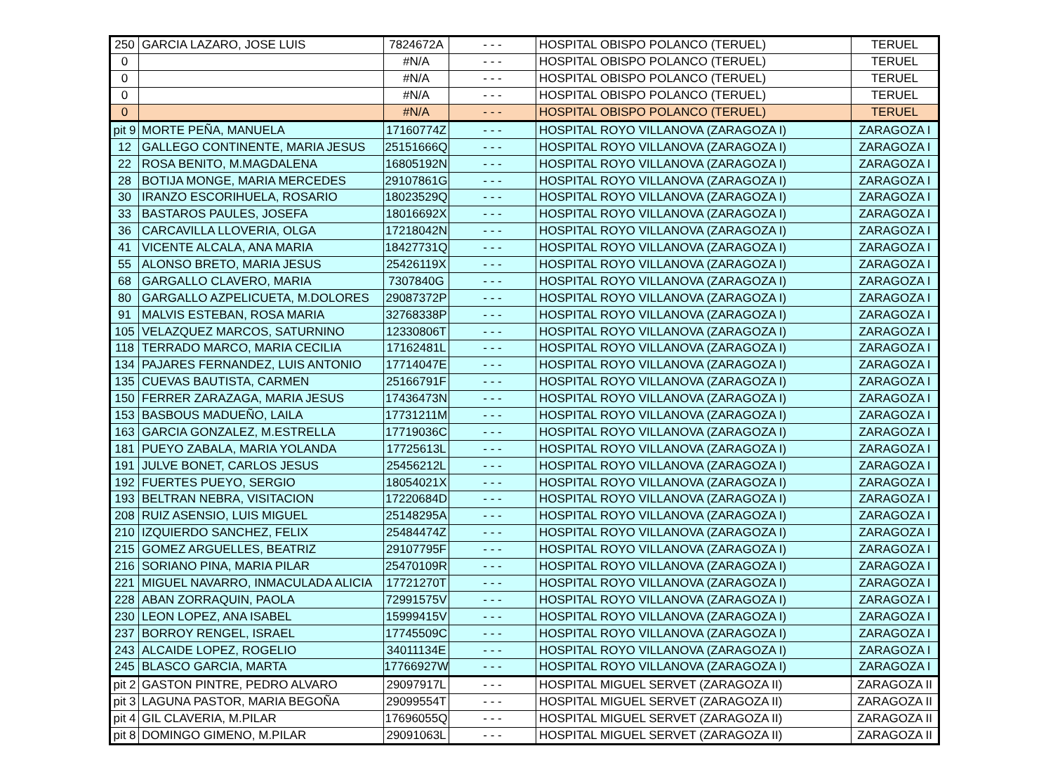| 250 | GARCIA LAZARO, JOSE LUIS | 7824672A | - - - | HOSPITAL OBISPO POLANCO (TERUEL) | TERUEL |
| 0 | | #N/A | - - - | HOSPITAL OBISPO POLANCO (TERUEL) | TERUEL |
| 0 | | #N/A | - - - | HOSPITAL OBISPO POLANCO (TERUEL) | TERUEL |
| 0 | | #N/A | - - - | HOSPITAL OBISPO POLANCO (TERUEL) | TERUEL |
| 0 | | #N/A | - - - | HOSPITAL OBISPO POLANCO (TERUEL) | TERUEL |
| pit 9 | MORTE PEÑA, MANUELA | 17160774Z | - - - | HOSPITAL ROYO VILLANOVA (ZARAGOZA I) | ZARAGOZA I |
| 12 | GALLEGO CONTINENTE, MARIA JESUS | 25151666Q | - - - | HOSPITAL ROYO VILLANOVA (ZARAGOZA I) | ZARAGOZA I |
| 22 | ROSA BENITO, M.MAGDALENA | 16805192N | - - - | HOSPITAL ROYO VILLANOVA (ZARAGOZA I) | ZARAGOZA I |
| 28 | BOTIJA MONGE, MARIA MERCEDES | 29107861G | - - - | HOSPITAL ROYO VILLANOVA (ZARAGOZA I) | ZARAGOZA I |
| 30 | IRANZO ESCORIHUELA, ROSARIO | 18023529Q | - - - | HOSPITAL ROYO VILLANOVA (ZARAGOZA I) | ZARAGOZA I |
| 33 | BASTAROS PAULES, JOSEFA | 18016692X | - - - | HOSPITAL ROYO VILLANOVA (ZARAGOZA I) | ZARAGOZA I |
| 36 | CARCAVILLA LLOVERIA, OLGA | 17218042N | - - - | HOSPITAL ROYO VILLANOVA (ZARAGOZA I) | ZARAGOZA I |
| 41 | VICENTE ALCALA, ANA MARIA | 18427731Q | - - - | HOSPITAL ROYO VILLANOVA (ZARAGOZA I) | ZARAGOZA I |
| 55 | ALONSO BRETO, MARIA JESUS | 25426119X | - - - | HOSPITAL ROYO VILLANOVA (ZARAGOZA I) | ZARAGOZA I |
| 68 | GARGALLO CLAVERO, MARIA | 7307840G | - - - | HOSPITAL ROYO VILLANOVA (ZARAGOZA I) | ZARAGOZA I |
| 80 | GARGALLO AZPELICUETA, M.DOLORES | 29087372P | - - - | HOSPITAL ROYO VILLANOVA (ZARAGOZA I) | ZARAGOZA I |
| 91 | MALVIS ESTEBAN, ROSA MARIA | 32768338P | - - - | HOSPITAL ROYO VILLANOVA (ZARAGOZA I) | ZARAGOZA I |
| 105 | VELAZQUEZ MARCOS, SATURNINO | 12330806T | - - - | HOSPITAL ROYO VILLANOVA (ZARAGOZA I) | ZARAGOZA I |
| 118 | TERRADO MARCO, MARIA CECILIA | 17162481L | - - - | HOSPITAL ROYO VILLANOVA (ZARAGOZA I) | ZARAGOZA I |
| 134 | PAJARES FERNANDEZ, LUIS ANTONIO | 17714047E | - - - | HOSPITAL ROYO VILLANOVA (ZARAGOZA I) | ZARAGOZA I |
| 135 | CUEVAS BAUTISTA, CARMEN | 25166791F | - - - | HOSPITAL ROYO VILLANOVA (ZARAGOZA I) | ZARAGOZA I |
| 150 | FERRER ZARAZAGA, MARIA JESUS | 17436473N | - - - | HOSPITAL ROYO VILLANOVA (ZARAGOZA I) | ZARAGOZA I |
| 153 | BASBOUS MADUEÑO, LAILA | 17731211M | - - - | HOSPITAL ROYO VILLANOVA (ZARAGOZA I) | ZARAGOZA I |
| 163 | GARCIA GONZALEZ, M.ESTRELLA | 17719036C | - - - | HOSPITAL ROYO VILLANOVA (ZARAGOZA I) | ZARAGOZA I |
| 181 | PUEYO ZABALA, MARIA YOLANDA | 17725613L | - - - | HOSPITAL ROYO VILLANOVA (ZARAGOZA I) | ZARAGOZA I |
| 191 | JULVE BONET, CARLOS JESUS | 25456212L | - - - | HOSPITAL ROYO VILLANOVA (ZARAGOZA I) | ZARAGOZA I |
| 192 | FUERTES PUEYO, SERGIO | 18054021X | - - - | HOSPITAL ROYO VILLANOVA (ZARAGOZA I) | ZARAGOZA I |
| 193 | BELTRAN NEBRA, VISITACION | 17220684D | - - - | HOSPITAL ROYO VILLANOVA (ZARAGOZA I) | ZARAGOZA I |
| 208 | RUIZ ASENSIO, LUIS MIGUEL | 25148295A | - - - | HOSPITAL ROYO VILLANOVA (ZARAGOZA I) | ZARAGOZA I |
| 210 | IZQUIERDO SANCHEZ, FELIX | 25484474Z | - - - | HOSPITAL ROYO VILLANOVA (ZARAGOZA I) | ZARAGOZA I |
| 215 | GOMEZ ARGUELLES, BEATRIZ | 29107795F | - - - | HOSPITAL ROYO VILLANOVA (ZARAGOZA I) | ZARAGOZA I |
| 216 | SORIANO PINA, MARIA PILAR | 25470109R | - - - | HOSPITAL ROYO VILLANOVA (ZARAGOZA I) | ZARAGOZA I |
| 221 | MIGUEL NAVARRO, INMACULADA ALICIA | 17721270T | - - - | HOSPITAL ROYO VILLANOVA (ZARAGOZA I) | ZARAGOZA I |
| 228 | ABAN ZORRAQUIN, PAOLA | 72991575V | - - - | HOSPITAL ROYO VILLANOVA (ZARAGOZA I) | ZARAGOZA I |
| 230 | LEON LOPEZ, ANA ISABEL | 15999415V | - - - | HOSPITAL ROYO VILLANOVA (ZARAGOZA I) | ZARAGOZA I |
| 237 | BORROY RENGEL, ISRAEL | 17745509C | - - - | HOSPITAL ROYO VILLANOVA (ZARAGOZA I) | ZARAGOZA I |
| 243 | ALCAIDE LOPEZ, ROGELIO | 34011134E | - - - | HOSPITAL ROYO VILLANOVA (ZARAGOZA I) | ZARAGOZA I |
| 245 | BLASCO GARCIA, MARTA | 17766927W | - - - | HOSPITAL ROYO VILLANOVA (ZARAGOZA I) | ZARAGOZA I |
| pit 2 | GASTON PINTRE, PEDRO ALVARO | 29097917L | - - - | HOSPITAL MIGUEL SERVET (ZARAGOZA II) | ZARAGOZA II |
| pit 3 | LAGUNA PASTOR, MARIA BEGOÑA | 29099554T | - - - | HOSPITAL MIGUEL SERVET (ZARAGOZA II) | ZARAGOZA II |
| pit 4 | GIL CLAVERIA, M.PILAR | 17696055Q | - - - | HOSPITAL MIGUEL SERVET (ZARAGOZA II) | ZARAGOZA II |
| pit 8 | DOMINGO GIMENO, M.PILAR | 29091063L | - - - | HOSPITAL MIGUEL SERVET (ZARAGOZA II) | ZARAGOZA II |